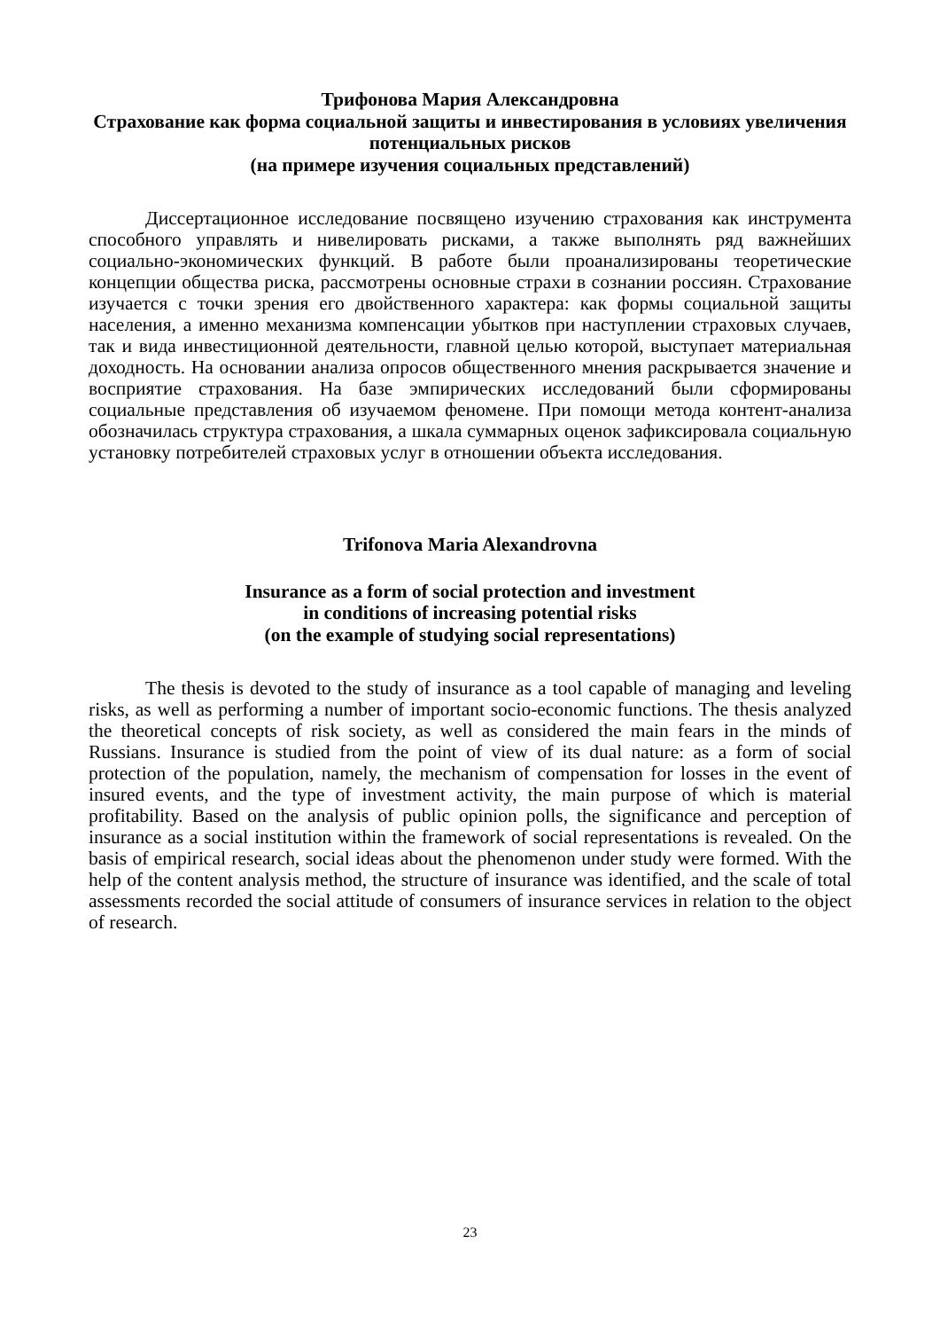Трифонова Мария Александровна
Страхование как форма социальной защиты и инвестирования в условиях увеличения потенциальных рисков
(на примере изучения социальных представлений)
Диссертационное исследование посвящено изучению страхования как инструмента способного управлять и нивелировать рисками, а также выполнять ряд важнейших социально-экономических функций. В работе были проанализированы теоретические концепции общества риска, рассмотрены основные страхи в сознании россиян. Страхование изучается с точки зрения его двойственного характера: как формы социальной защиты населения, а именно механизма компенсации убытков при наступлении страховых случаев, так и вида инвестиционной деятельности, главной целью которой, выступает материальная доходность. На основании анализа опросов общественного мнения раскрывается значение и восприятие страхования. На базе эмпирических исследований были сформированы социальные представления об изучаемом феномене. При помощи метода контент-анализа обозначилась структура страхования, а шкала суммарных оценок зафиксировала социальную установку потребителей страховых услуг в отношении объекта исследования.
Trifonova Maria Alexandrovna
Insurance as a form of social protection and investment
in conditions of increasing potential risks
(on the example of studying social representations)
The thesis is devoted to the study of insurance as a tool capable of managing and leveling risks, as well as performing a number of important socio-economic functions. The thesis analyzed the theoretical concepts of risk society, as well as considered the main fears in the minds of Russians. Insurance is studied from the point of view of its dual nature: as a form of social protection of the population, namely, the mechanism of compensation for losses in the event of insured events, and the type of investment activity, the main purpose of which is material profitability. Based on the analysis of public opinion polls, the significance and perception of insurance as a social institution within the framework of social representations is revealed. On the basis of empirical research, social ideas about the phenomenon under study were formed. With the help of the content analysis method, the structure of insurance was identified, and the scale of total assessments recorded the social attitude of consumers of insurance services in relation to the object of research.
23